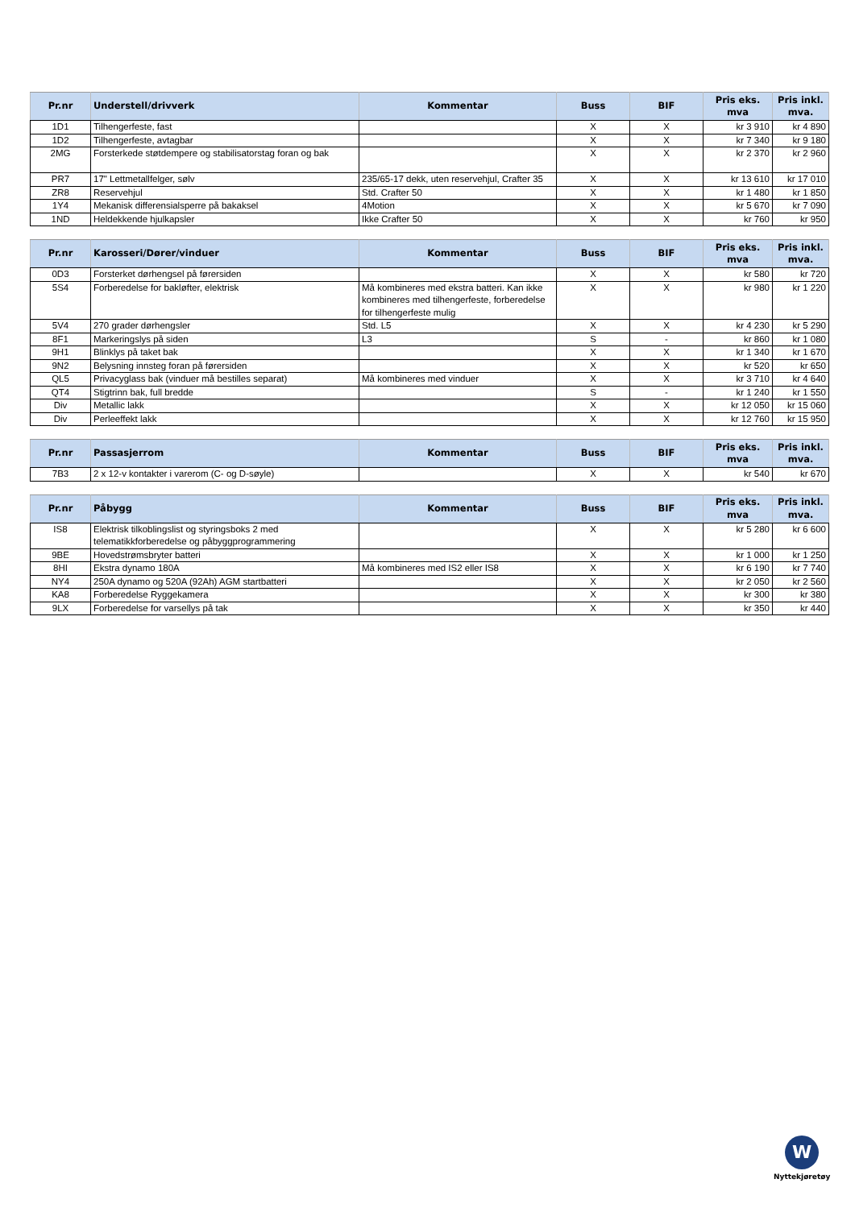| Pr.nr | Understell/drivverk | Kommentar | Buss | BIF | Pris eks. mva | Pris inkl. mva. |
| --- | --- | --- | --- | --- | --- | --- |
| 1D1 | Tilhengerfeste, fast | | X | X | kr 3 910 | kr 4 890 |
| 1D2 | Tilhengerfeste, avtagbar | | X | X | kr 7 340 | kr 9 180 |
| 2MG | Forsterkede støtdempere og stabilisatorstag foran og bak | | X | X | kr 2 370 | kr 2 960 |
| PR7 | 17" Lettmetallfelger, sølv | 235/65-17 dekk, uten reservehjul, Crafter 35 | X | X | kr 13 610 | kr 17 010 |
| ZR8 | Reservehjul | Std. Crafter 50 | X | X | kr 1 480 | kr 1 850 |
| 1Y4 | Mekanisk differensialsperre på bakaksel | 4Motion | X | X | kr 5 670 | kr 7 090 |
| 1ND | Heldekkende hjulkapsler | Ikke Crafter 50 | X | X | kr 760 | kr 950 |
| Pr.nr | Karosseri/Dører/vinduer | Kommentar | Buss | BIF | Pris eks. mva | Pris inkl. mva. |
| --- | --- | --- | --- | --- | --- | --- |
| 0D3 | Forsterket dørhengsel på førersiden | | X | X | kr 580 | kr 720 |
| 5S4 | Forberedelse for bakløfter, elektrisk | Må kombineres med ekstra batteri. Kan ikke kombineres med tilhengerfeste, forberedelse for tilhengerfeste mulig | X | X | kr 980 | kr 1 220 |
| 5V4 | 270 grader dørhengsler | Std. L5 | X | X | kr 4 230 | kr 5 290 |
| 8F1 | Markeringslys på siden | L3 | S | - | kr 860 | kr 1 080 |
| 9H1 | Blinklys på taket bak | | X | X | kr 1 340 | kr 1 670 |
| 9N2 | Belysning innsteg foran på førersiden | | X | X | kr 520 | kr 650 |
| QL5 | Privacyglass bak (vinduer må bestilles separat) | Må kombineres med vinduer | X | X | kr 3 710 | kr 4 640 |
| QT4 | Stigtrinn bak, full bredde | | S | - | kr 1 240 | kr 1 550 |
| Div | Metallic lakk | | X | X | kr 12 050 | kr 15 060 |
| Div | Perleeffekt lakk | | X | X | kr 12 760 | kr 15 950 |
| Pr.nr | Passasjerrom | Kommentar | Buss | BIF | Pris eks. mva | Pris inkl. mva. |
| --- | --- | --- | --- | --- | --- | --- |
| 7B3 | 2 x 12-v kontakter i varerom (C- og D-søyle) | | X | X | kr 540 | kr 670 |
| Pr.nr | Påbygg | Kommentar | Buss | BIF | Pris eks. mva | Pris inkl. mva. |
| --- | --- | --- | --- | --- | --- | --- |
| IS8 | Elektrisk tilkoblingslist og styringsboks 2 med telematikkforberedelse og påbyggprogrammering | | X | X | kr 5 280 | kr 6 600 |
| 9BE | Hovedstrømsbryter batteri | | X | X | kr 1 000 | kr 1 250 |
| 8HI | Ekstra dynamo 180A | Må kombineres med IS2 eller IS8 | X | X | kr 6 190 | kr 7 740 |
| NY4 | 250A dynamo og 520A (92Ah) AGM startbatteri | | X | X | kr 2 050 | kr 2 560 |
| KA8 | Forberedelse Ryggekamera | | X | X | kr 300 | kr 380 |
| 9LX | Forberedelse for varsellys på tak | | X | X | kr 350 | kr 440 |
W
Nyttekjøretøy